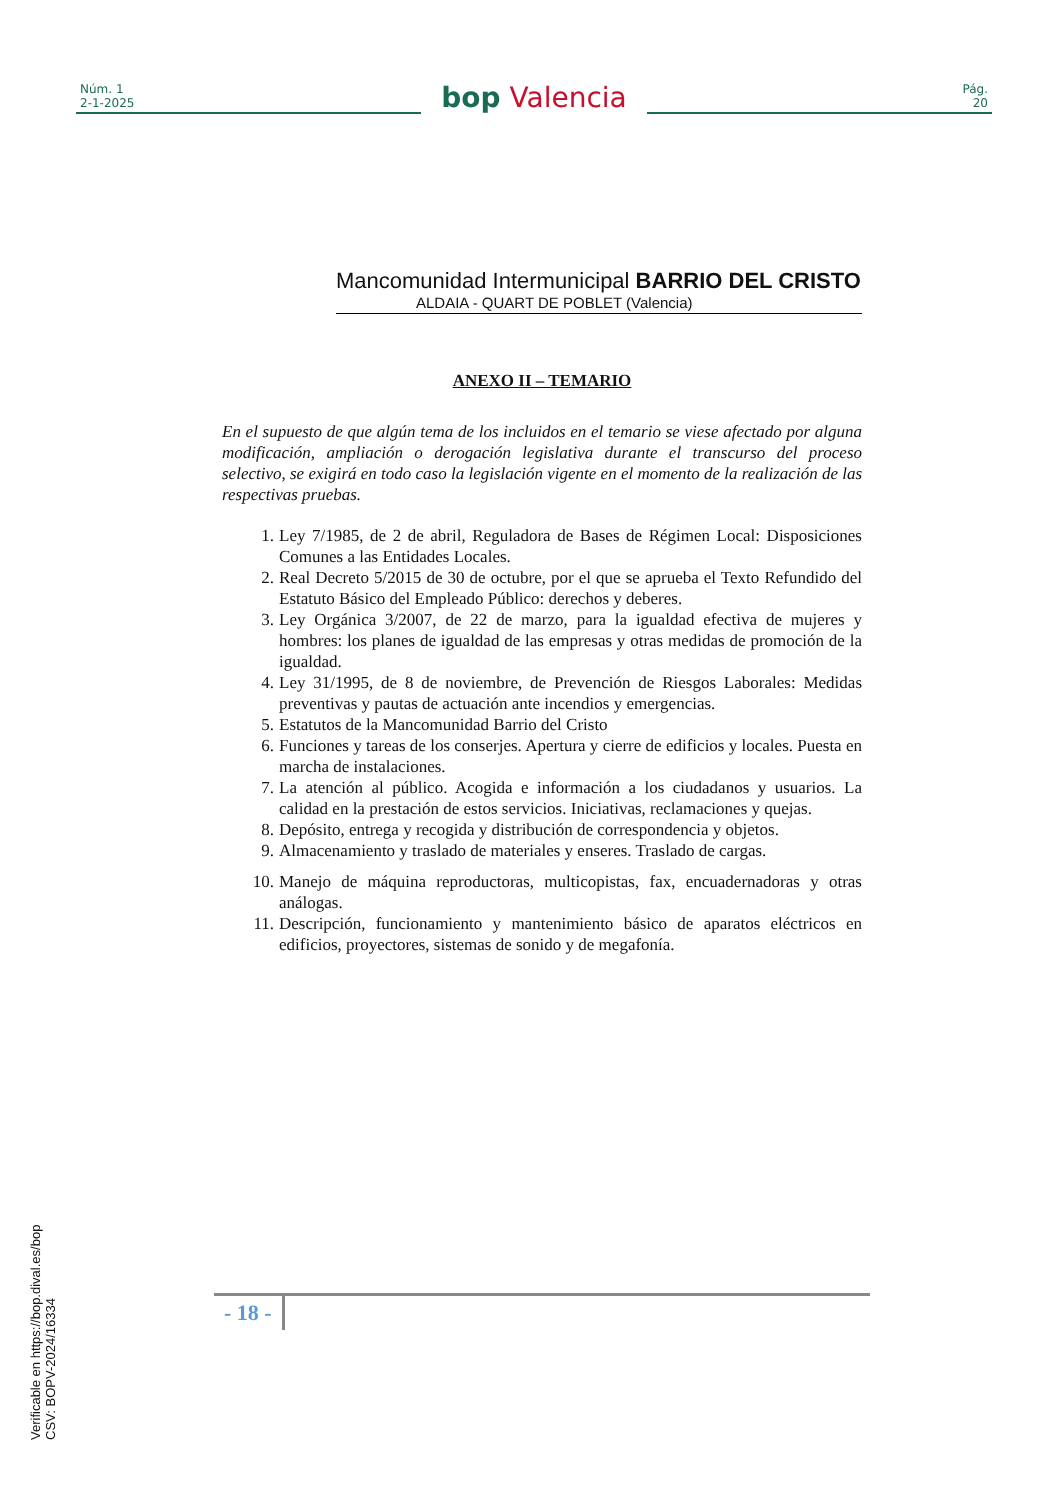Núm. 1
2-1-2025
bop Valencia
Pág.
20
Mancomunidad Intermunicipal BARRIO DEL CRISTO
ALDAIA - QUART DE POBLET (Valencia)
ANEXO II – TEMARIO
En el supuesto de que algún tema de los incluidos en el temario se viese afectado por alguna modificación, ampliación o derogación legislativa durante el transcurso del proceso selectivo, se exigirá en todo caso la legislación vigente en el momento de la realización de las respectivas pruebas.
1. Ley 7/1985, de 2 de abril, Reguladora de Bases de Régimen Local: Disposiciones Comunes a las Entidades Locales.
2. Real Decreto 5/2015 de 30 de octubre, por el que se aprueba el Texto Refundido del Estatuto Básico del Empleado Público: derechos y deberes.
3. Ley Orgánica 3/2007, de 22 de marzo, para la igualdad efectiva de mujeres y hombres: los planes de igualdad de las empresas y otras medidas de promoción de la igualdad.
4. Ley 31/1995, de 8 de noviembre, de Prevención de Riesgos Laborales: Medidas preventivas y pautas de actuación ante incendios y emergencias.
5. Estatutos de la Mancomunidad Barrio del Cristo
6. Funciones y tareas de los conserjes. Apertura y cierre de edificios y locales. Puesta en marcha de instalaciones.
7. La atención al público. Acogida e información a los ciudadanos y usuarios. La calidad en la prestación de estos servicios. Iniciativas, reclamaciones y quejas.
8. Depósito, entrega y recogida y distribución de correspondencia y objetos.
9. Almacenamiento y traslado de materiales y enseres. Traslado de cargas.
10. Manejo de máquina reproductoras, multicopistas, fax, encuadernadoras y otras análogas.
11. Descripción, funcionamiento y mantenimiento básico de aparatos eléctricos en edificios, proyectores, sistemas de sonido y de megafonía.
- 18 -
Verificable en https://bop.dival.es/bop
CSV: BOPV-2024/16334